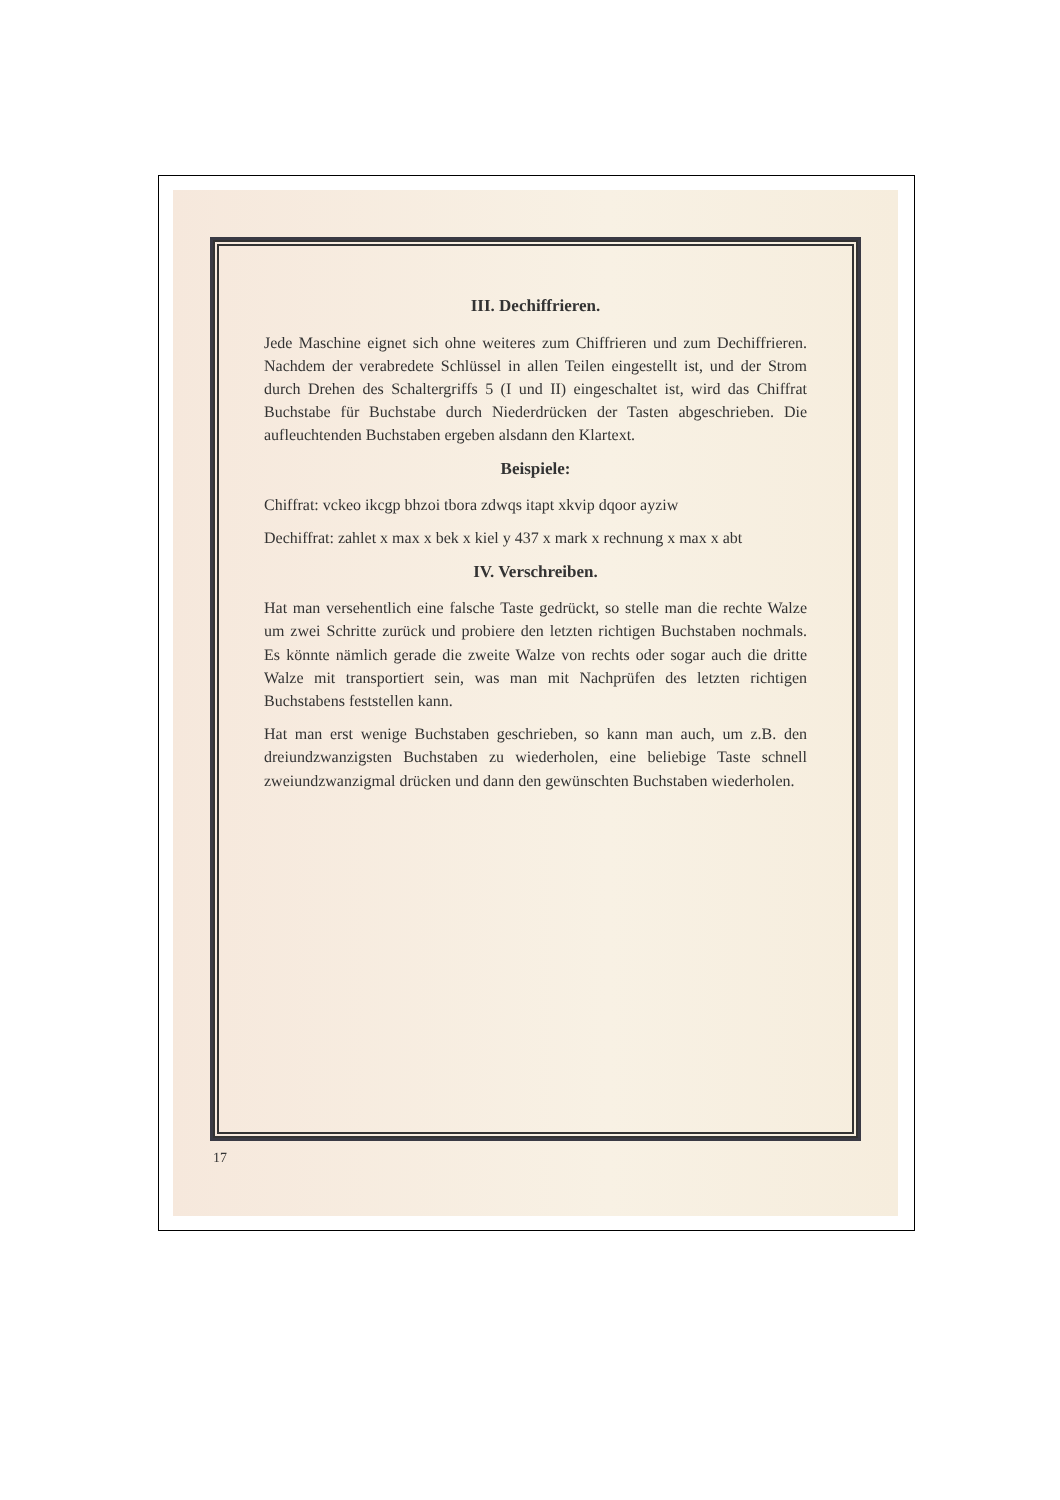III. Dechiffrieren.
Jede Maschine eignet sich ohne weiteres zum Chiffrieren und zum Dechiffrieren. Nachdem der verabredete Schlüssel in allen Teilen eingestellt ist, und der Strom durch Drehen des Schaltergriffs 5 (I und II) eingeschaltet ist, wird das Chiffrat Buchstabe für Buchstabe durch Niederdrücken der Tasten abgeschrieben. Die aufleuchtenden Buchstaben ergeben alsdann den Klartext.
Beispiele:
Chiffrat: vckeo ikcgp bhzoi tbora zdwqs itapt xkvip dqoor ayziw
Dechiffrat: zahlet x max x bek x kiel y 437 x mark x rechnung x max x abt
IV. Verschreiben.
Hat man versehentlich eine falsche Taste gedrückt, so stelle man die rechte Walze um zwei Schritte zurück und probiere den letzten richtigen Buchstaben nochmals. Es könnte nämlich gerade die zweite Walze von rechts oder sogar auch die dritte Walze mit transportiert sein, was man mit Nachprüfen des letzten richtigen Buchstabens feststellen kann.
Hat man erst wenige Buchstaben geschrieben, so kann man auch, um z.B. den dreiundzwanzigsten Buchstaben zu wiederholen, eine beliebige Taste schnell zweiundzwanzigmal drücken und dann den gewünschten Buchstaben wiederholen.
17